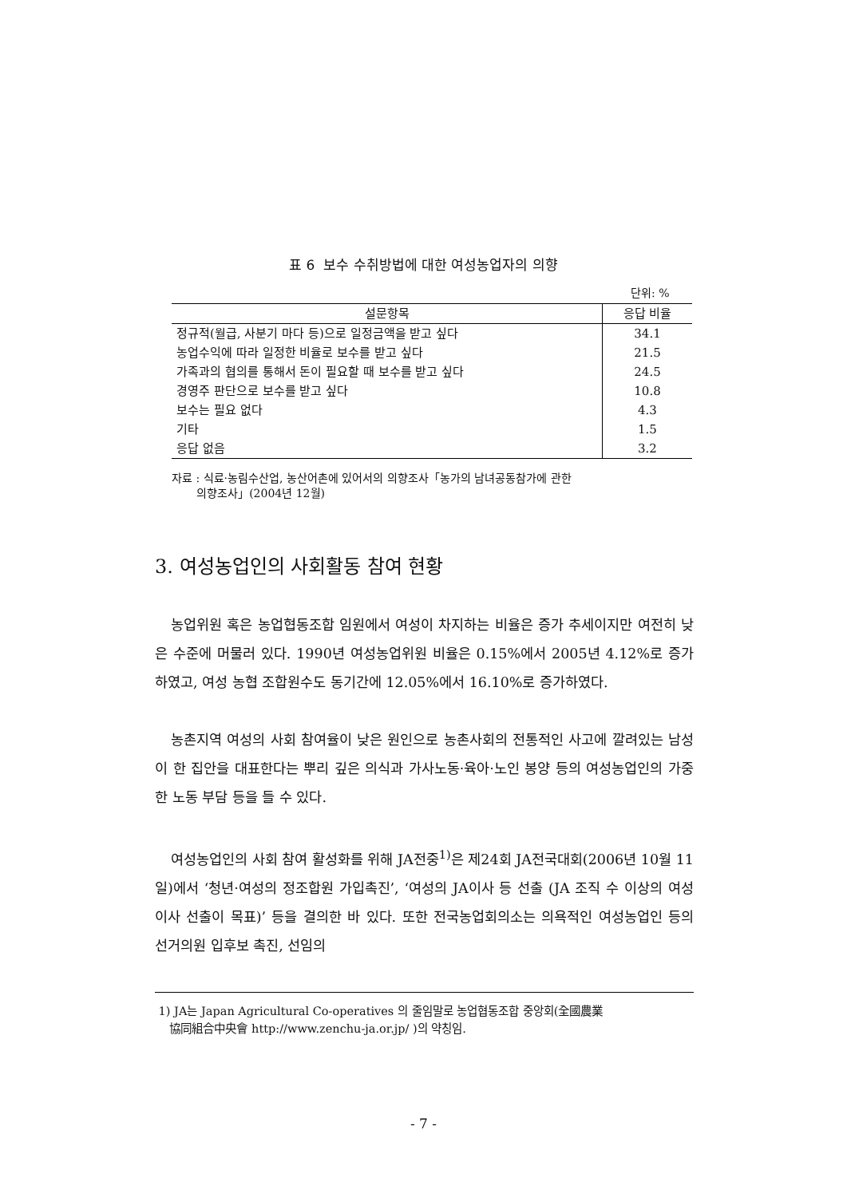표 6 보수 수취방법에 대한 여성농업자의 의향
단위: %
| 설문항목 | 응답 비율 |
| --- | --- |
| 정규적(월급, 사분기 마다 등)으로 일정금액을 받고 싶다 | 34.1 |
| 농업수익에 따라 일정한 비율로 보수를 받고 싶다 | 21.5 |
| 가족과의 협의를 통해서 돈이 필요할 때 보수를 받고 싶다 | 24.5 |
| 경영주 판단으로 보수를 받고 싶다 | 10.8 |
| 보수는 필요 없다 | 4.3 |
| 기타 | 1.5 |
| 응답 없음 | 3.2 |
자료 : 식료·농림수산업, 농산어촌에 있어서의 의향조사「농가의 남녀공동참가에 관한
의향조사」(2004년 12월)
3. 여성농업인의 사회활동 참여 현황
농업위원 혹은 농업협동조합 임원에서 여성이 차지하는 비율은 증가 추세이지만 여전히 낮은 수준에 머물러 있다. 1990년 여성농업위원 비율은 0.15%에서 2005년 4.12%로 증가하였고, 여성 농협 조합원수도 동기간에 12.05%에서 16.10%로 증가하였다.
농촌지역 여성의 사회 참여율이 낮은 원인으로 농촌사회의 전통적인 사고에 깔려있는 남성이 한 집안을 대표한다는 뿌리 깊은 의식과 가사노동·육아·노인 봉양 등의 여성농업인의 가중한 노동 부담 등을 들 수 있다.
여성농업인의 사회 참여 활성화를 위해 JA전중<sup>1)</sup>은 제24회 JA전국대회(2006년 10월 11일)에서 ‘청년·여성의 정조합원 가입촉진’, ‘여성의 JA이사 등 선출 (JA 조직 수 이상의 여성이사 선출이 목표)’ 등을 결의한 바 있다. 또한 전국농업회의소는 의욕적인 여성농업인 등의 선거의원 입후보 촉진, 선임의
1) JA는 Japan Agricultural Co-operatives 의 줄임말로 농업협동조합 중앙회(全國農業
協同組合中央會 http://www.zenchu-ja.or.jp/ )의 약칭임.
- 7 -